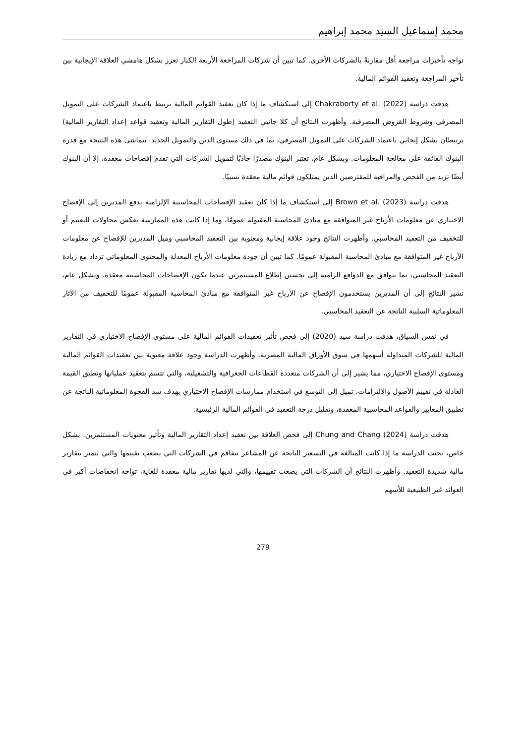محمد إسماعيل السيد محمد إبراهيم
تواجه تأخيرات مراجعة أقل مقارنةً بالشركات الأخرى. كما تبين أن شركات المراجعة الأربعة الكبار تعزز بشكل هامشي العلاقة الإيجابية بين تأخير المراجعة وتعقيد القوائم المالية.
هدفت دراسة Chakraborty et al. (2022) إلى استكشاف ما إذا كان تعقيد القوائم المالية يرتبط باعتماد الشركات على التمويل المصرفي وشروط القروض المصرفية. وأظهرت النتائج أن كلا جانبي التعقيد (طول التقارير المالية وتعقيد قواعد إعداد التقارير المالية) يرتبطان بشكل إيجابي باعتماد الشركات على التمويل المصرفي، بما في ذلك مستوى الدين والتمويل الجديد. تتماشى هذه النتيجة مع قدرة البنوك الفائقة على معالجة المعلومات. وبشكل عام، تعتبر البنوك مصدرًا جاذبًا لتمويل الشركات التي تقدم إفصاحات معقدة، إلا أن البنوك أيضًا تزيد من الفحص والمراقبة للمقترضين الذين يمتلكون قوائم مالية معقدة نسبيًا.
هدفت دراسة Brown et al. (2023) إلى استكشاف ما إذا كان تعقيد الإفصاحات المحاسبية الإلزامية يدفع المديرين إلى الإفصاح الاختياري عن معلومات الأرباح غير المتوافقة مع مبادئ المحاسبة المقبولة عمومًا، وما إذا كانت هذه الممارسة تعكس محاولات للتعتيم أو للتخفيف من التعقيد المحاسبي. وأظهرت النتائج وجود علاقة إيجابية ومعنوية بين التعقيد المحاسبي وميل المديرين للإفصاح عن معلومات الأرباح غير المتوافقة مع مبادئ المحاسبة المقبولة عمومًا. كما تبين أن جودة معلومات الأرباح المعدلة والمحتوى المعلوماتي تزداد مع زيادة التعقيد المحاسبي، بما يتوافق مع الدوافع الرامية إلى تحسين إطلاع المستثمرين عندما تكون الإفصاحات المحاسبية معقدة. وبشكل عام، تشير النتائج إلى أن المديرين يستخدمون الإفصاح عن الأرباح غير المتوافقة مع مبادئ المحاسبة المقبولة عمومًا للتخفيف من الآثار المعلوماتية السلبية الناتجة عن التعقيد المحاسبي.
في نفس السياق، هدفت دراسة سيد (2020) إلى فحص تأثير تعقيدات القوائم المالية على مستوى الإفصاح الاختياري في التقارير المالية للشركات المتداولة أسهمها في سوق الأوراق المالية المصرية. وأظهرت الدراسة وجود علاقة معنوية بين تعقيدات القوائم المالية ومستوى الإفصاح الاختياري، مما يشير إلى أن الشركات متعددة القطاعات الجغرافية والتشغيلية، والتي تتسم بتعقيد عملياتها وتطبق القيمة العادلة في تقييم الأصول والالتزامات، تميل إلى التوسع في استخدام ممارسات الإفصاح الاختياري بهدف سد الفجوة المعلوماتية الناتجة عن تطبيق المعايير والقواعد المحاسبية المعقدة، وتقليل درجة التعقيد في القوائم المالية الرئيسية.
هدفت دراسة Chung and Chang (2024) إلى فحص العلاقة بين تعقيد إعداد التقارير المالية وتأثير معنويات المستثمرين. بشكل خاص، بحثت الدراسة ما إذا كانت المبالغة في التسعير الناتجة عن المشاعر تتفاقم في الشركات التي يصعب تقييمها والتي تتميز بتقارير مالية شديدة التعقيد. وأظهرت النتائج أن الشركات التي يصعب تقييمها، والتي لديها تقارير مالية معقدة للغاية، تواجه انخفاضات أكبر في العوائد غير الطبيعية للأسهم
279